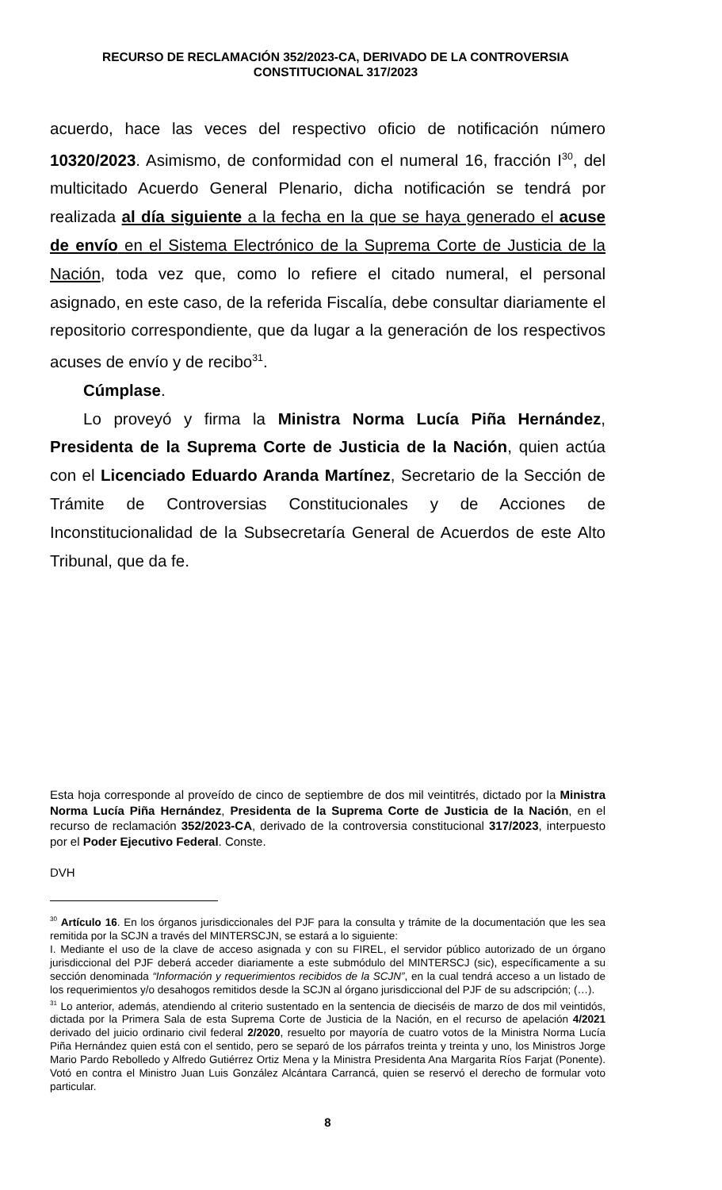RECURSO DE RECLAMACIÓN 352/2023-CA, DERIVADO DE LA CONTROVERSIA
CONSTITUCIONAL 317/2023
acuerdo, hace las veces del respectivo oficio de notificación número 10320/2023. Asimismo, de conformidad con el numeral 16, fracción I<sup>30</sup>, del multicitado Acuerdo General Plenario, dicha notificación se tendrá por realizada al día siguiente a la fecha en la que se haya generado el acuse de envío en el Sistema Electrónico de la Suprema Corte de Justicia de la Nación, toda vez que, como lo refiere el citado numeral, el personal asignado, en este caso, de la referida Fiscalía, debe consultar diariamente el repositorio correspondiente, que da lugar a la generación de los respectivos acuses de envío y de recibo<sup>31</sup>.
Cúmplase.
Lo proveyó y firma la Ministra Norma Lucía Piña Hernández, Presidenta de la Suprema Corte de Justicia de la Nación, quien actúa con el Licenciado Eduardo Aranda Martínez, Secretario de la Sección de Trámite de Controversias Constitucionales y de Acciones de Inconstitucionalidad de la Subsecretaría General de Acuerdos de este Alto Tribunal, que da fe.
Esta hoja corresponde al proveído de cinco de septiembre de dos mil veintitrés, dictado por la Ministra Norma Lucía Piña Hernández, Presidenta de la Suprema Corte de Justicia de la Nación, en el recurso de reclamación 352/2023-CA, derivado de la controversia constitucional 317/2023, interpuesto por el Poder Ejecutivo Federal. Conste.
DVH
<sup>30</sup> Artículo 16. En los órganos jurisdiccionales del PJF para la consulta y trámite de la documentación que les sea remitida por la SCJN a través del MINTERSCJN, se estará a lo siguiente:
I. Mediante el uso de la clave de acceso asignada y con su FIREL, el servidor público autorizado de un órgano jurisdiccional del PJF deberá acceder diariamente a este submódulo del MINTERSCJ (sic), específicamente a su sección denominada “Información y requerimientos recibidos de la SCJN”, en la cual tendrá acceso a un listado de los requerimientos y/o desahogos remitidos desde la SCJN al órgano jurisdiccional del PJF de su adscripción; (…).
<sup>31</sup> Lo anterior, además, atendiendo al criterio sustentado en la sentencia de dieciséis de marzo de dos mil veintidós, dictada por la Primera Sala de esta Suprema Corte de Justicia de la Nación, en el recurso de apelación 4/2021 derivado del juicio ordinario civil federal 2/2020, resuelto por mayoría de cuatro votos de la Ministra Norma Lucía Piña Hernández quien está con el sentido, pero se separó de los párrafos treinta y treinta y uno, los Ministros Jorge Mario Pardo Rebolledo y Alfredo Gutiérrez Ortiz Mena y la Ministra Presidenta Ana Margarita Ríos Farjat (Ponente). Votó en contra el Ministro Juan Luis González Alcántara Carrancá, quien se reservó el derecho de formular voto particular.
8